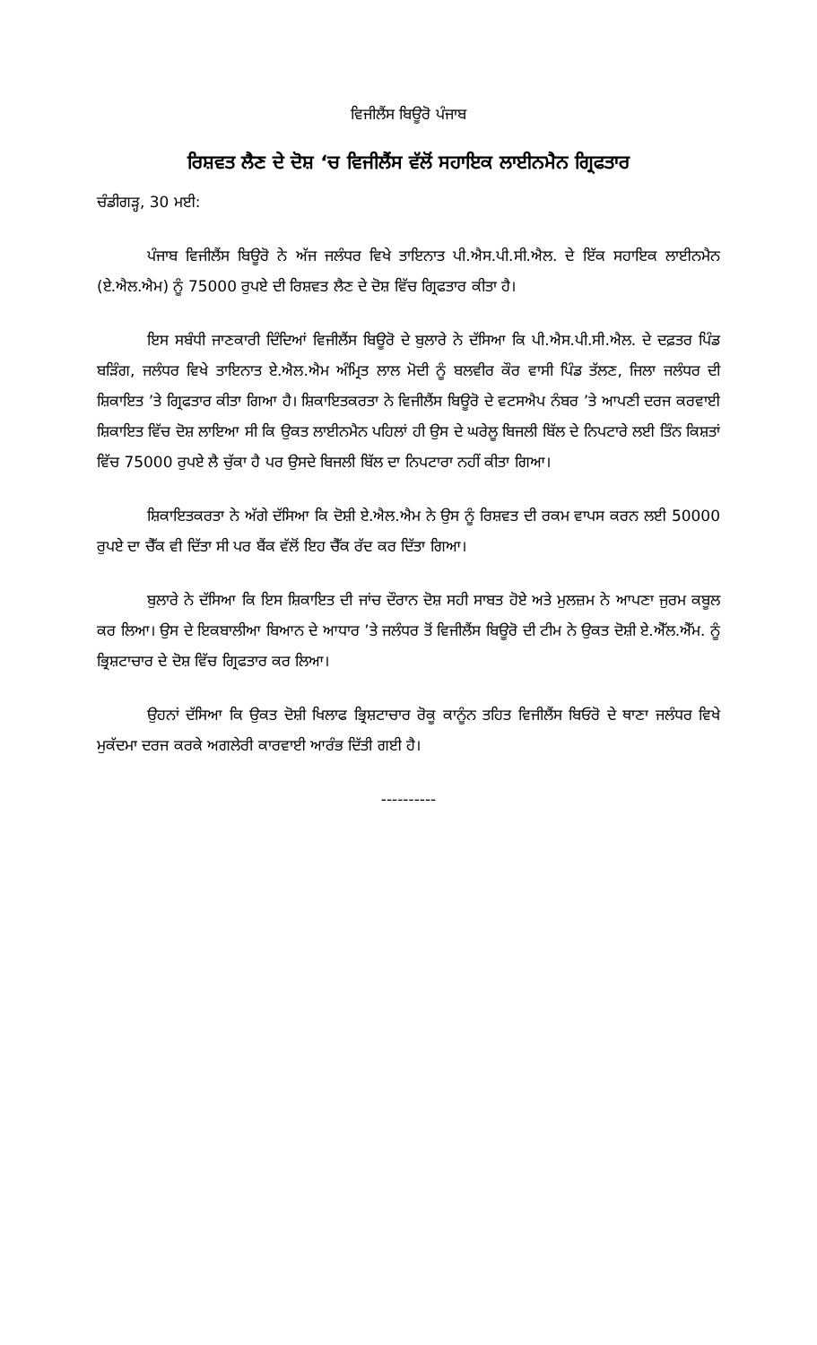ਵਿਜੀਲੈਂਸ ਬਿਊਰੋ ਪੰਜਾਬ
ਰਿਸ਼ਵਤ ਲੈਣ ਦੇ ਦੋਸ਼ ‘ਚ ਵਿਜੀਲੈਂਸ ਵੱਲੋਂ ਸਹਾਇਕ ਲਾਈਨਮੈਨ ਗ੍ਰਿਫਤਾਰ
ਚੰਡੀਗੜ੍ਹ, 30 ਮਈ:
ਪੰਜਾਬ ਵਿਜੀਲੈਂਸ ਬਿਊਰੋ ਨੇ ਅੱਜ ਜਲੰਧਰ ਵਿਖੇ ਤਾਇਨਾਤ ਪੀ.ਐਸ.ਪੀ.ਸੀ.ਐਲ. ਦੇ ਇੱਕ ਸਹਾਇਕ ਲਾਈਨਮੈਨ (ਏ.ਐਲ.ਐਮ) ਨੂੰ 75000 ਰੁਪਏ ਦੀ ਰਿਸ਼ਵਤ ਲੈਣ ਦੇ ਦੋਸ਼ ਵਿੱਚ ਗ੍ਰਿਫਤਾਰ ਕੀਤਾ ਹੈ।
ਇਸ ਸਬੰਧੀ ਜਾਣਕਾਰੀ ਦਿੰਦਿਆਂ ਵਿਜੀਲੈਂਸ ਬਿਊਰੋ ਦੇ ਬੁਲਾਰੇ ਨੇ ਦੱਸਿਆ ਕਿ ਪੀ.ਐਸ.ਪੀ.ਸੀ.ਐਲ. ਦੇ ਦਫ਼ਤਰ ਪਿੰਡ ਬੜਿੰਗ, ਜਲੰਧਰ ਵਿਖੇ ਤਾਇਨਾਤ ਏ.ਐਲ.ਐਮ ਅੰਮ੍ਰਿਤ ਲਾਲ ਮੋਦੀ ਨੂੰ ਬਲਵੀਰ ਕੌਰ ਵਾਸੀ ਪਿੰਡ ਤੱਲਣ, ਜਿਲਾ ਜਲੰਧਰ ਦੀ ਸ਼ਿਕਾਇਤ ’ਤੇ ਗ੍ਰਿਫਤਾਰ ਕੀਤਾ ਗਿਆ ਹੈ। ਸ਼ਿਕਾਇਤਕਰਤਾ ਨੇ ਵਿਜੀਲੈਂਸ ਬਿਊਰੋ ਦੇ ਵਟਸਐਪ ਨੰਬਰ ’ਤੇ ਆਪਣੀ ਦਰਜ ਕਰਵਾਈ ਸ਼ਿਕਾਇਤ ਵਿੱਚ ਦੋਸ਼ ਲਾਇਆ ਸੀ ਕਿ ਉਕਤ ਲਾਈਨਮੈਨ ਪਹਿਲਾਂ ਹੀ ਉਸ ਦੇ ਘਰੇਲੂ ਬਿਜਲੀ ਬਿੱਲ ਦੇ ਨਿਪਟਾਰੇ ਲਈ ਤਿੰਨ ਕਿਸ਼ਤਾਂ ਵਿੱਚ 75000 ਰੁਪਏ ਲੈ ਚੁੱਕਾ ਹੈ ਪਰ ਉਸਦੇ ਬਿਜਲੀ ਬਿੱਲ ਦਾ ਨਿਪਟਾਰਾ ਨਹੀਂ ਕੀਤਾ ਗਿਆ।
ਸ਼ਿਕਾਇਤਕਰਤਾ ਨੇ ਅੱਗੇ ਦੱਸਿਆ ਕਿ ਦੋਸ਼ੀ ਏ.ਐਲ.ਐਮ ਨੇ ਉਸ ਨੂੰ ਰਿਸ਼ਵਤ ਦੀ ਰਕਮ ਵਾਪਸ ਕਰਨ ਲਈ 50000 ਰੁਪਏ ਦਾ ਚੈੱਕ ਵੀ ਦਿੱਤਾ ਸੀ ਪਰ ਬੈਂਕ ਵੱਲੋਂ ਇਹ ਚੈੱਕ ਰੱਦ ਕਰ ਦਿੱਤਾ ਗਿਆ।
ਬੁਲਾਰੇ ਨੇ ਦੱਸਿਆ ਕਿ ਇਸ ਸ਼ਿਕਾਇਤ ਦੀ ਜਾਂਚ ਦੌਰਾਨ ਦੋਸ਼ ਸਹੀ ਸਾਬਤ ਹੋਏ ਅਤੇ ਮੁਲਜ਼ਮ ਨੇ ਆਪਣਾ ਜੁਰਮ ਕਬੂਲ ਕਰ ਲਿਆ। ਉਸ ਦੇ ਇਕਬਾਲੀਆ ਬਿਆਨ ਦੇ ਆਧਾਰ ’ਤੇ ਜਲੰਧਰ ਤੋਂ ਵਿਜੀਲੈਂਸ ਬਿਊਰੋ ਦੀ ਟੀਮ ਨੇ ਉਕਤ ਦੋਸ਼ੀ ਏ.ਐੱਲ.ਐੱਮ. ਨੂੰ ਭ੍ਰਿਸ਼ਟਾਚਾਰ ਦੇ ਦੋਸ਼ ਵਿੱਚ ਗ੍ਰਿਫਤਾਰ ਕਰ ਲਿਆ।
ਉਹਨਾਂ ਦੱਸਿਆ ਕਿ ਉਕਤ ਦੋਸ਼ੀ ਖਿਲਾਫ ਭ੍ਰਿਸ਼ਟਾਚਾਰ ਰੋਕੂ ਕਾਨੂੰਨ ਤਹਿਤ ਵਿਜੀਲੈਂਸ ਬਿਓਰੋ ਦੇ ਥਾਣਾ ਜਲੰਧਰ ਵਿਖੇ ਮੁਕੱਦਮਾ ਦਰਜ ਕਰਕੇ ਅਗਲੇਰੀ ਕਾਰਵਾਈ ਆਰੰਭ ਦਿੱਤੀ ਗਈ ਹੈ।
----------